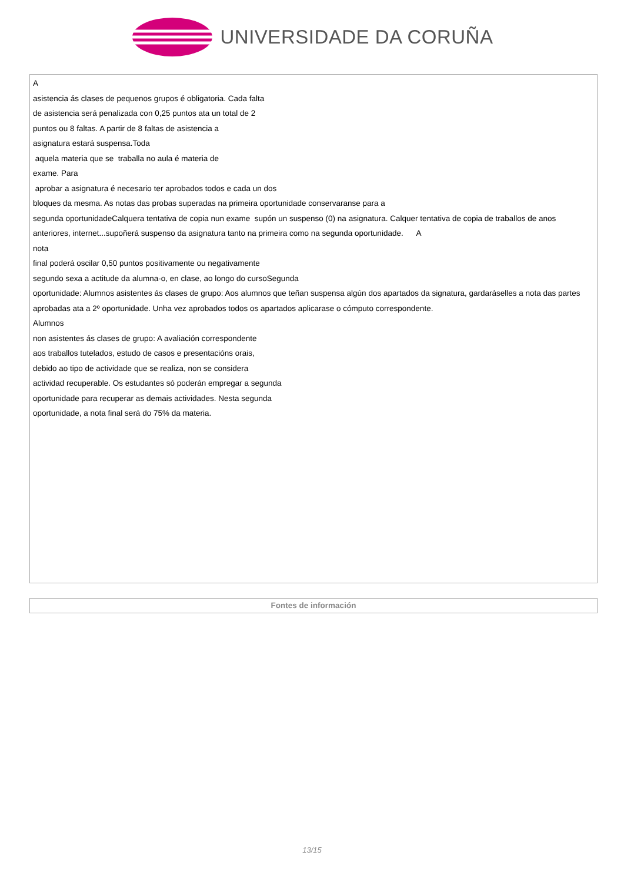UNIVERSIDADE DA CORUÑA
| A asistencia ás clases de pequenos grupos é obligatoria. Cada falta de asistencia será penalizada con 0,25 puntos ata un total de 2 puntos ou 8 faltas. A partir de 8 faltas de asistencia a asignatura estará suspensa.Toda aquela materia que se traballa no aula é materia de exame. Para aprobar a asignatura é necesario ter aprobados todos e cada un dos bloques da mesma. As notas das probas superadas na primeira oportunidade conservaranse para a segunda oportunidadeCalquera tentativa de copia nun exame supón un suspenso (0) na asignatura. Calquer tentativa de copia de traballos de anos anteriores, internet...supoñerá suspenso da asignatura tanto na primeira como na segunda oportunidade. A nota final poderá oscilar 0,50 puntos positivamente ou negativamente segundo sexa a actitude da alumna-o, en clase, ao longo do cursoSegunda oportunidade: Alumnos asistentes ás clases de grupo: Aos alumnos que teñan suspensa algún dos apartados da signatura, gardaráselles a nota das partes aprobadas ata a 2º oportunidade. Unha vez aprobados todos os apartados aplicarase o cómputo correspondente. Alumnos non asistentes ás clases de grupo: A avaliación correspondente aos traballos tutelados, estudo de casos e presentacións orais, debido ao tipo de actividade que se realiza, non se considera actividad recuperable. Os estudantes só poderán empregar a segunda oportunidade para recuperar as demais actividades. Nesta segunda oportunidade, a nota final será do 75% da materia. |
| Fontes de información |
| --- |
13/15